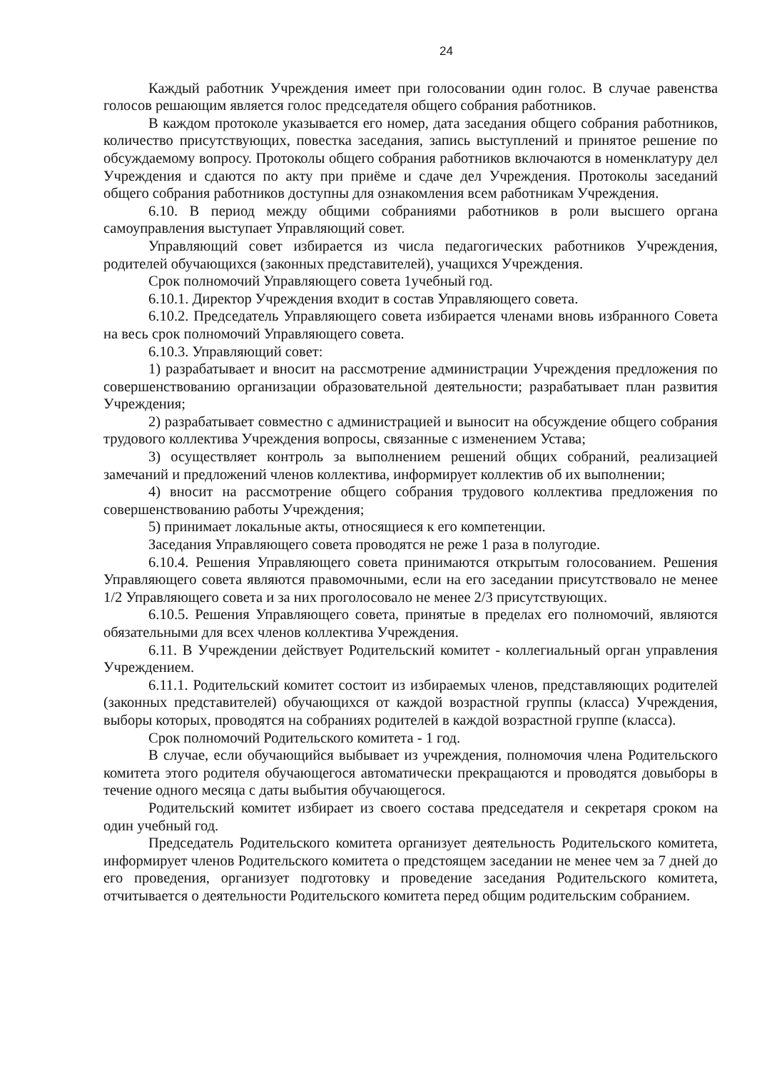24
Каждый работник Учреждения имеет при голосовании один голос. В случае равенства голосов решающим является голос председателя общего собрания работников.
В каждом протоколе указывается его номер, дата заседания общего собрания работников, количество присутствующих, повестка заседания, запись выступлений и принятое решение по обсуждаемому вопросу. Протоколы общего собрания работников включаются в номенклатуру дел Учреждения и сдаются по акту при приёме и сдаче дел Учреждения. Протоколы заседаний общего собрания работников доступны для ознакомления всем работникам Учреждения.
6.10. В период между общими собраниями работников в роли высшего органа самоуправления выступает Управляющий совет.
Управляющий совет избирается из числа педагогических работников Учреждения, родителей обучающихся (законных представителей), учащихся Учреждения.
Срок полномочий Управляющего совета 1учебный год.
6.10.1. Директор Учреждения входит в состав Управляющего совета.
6.10.2. Председатель Управляющего совета избирается членами вновь избранного Совета на весь срок полномочий Управляющего совета.
6.10.3. Управляющий совет:
1) разрабатывает и вносит на рассмотрение администрации Учреждения предложения по совершенствованию организации образовательной деятельности; разрабатывает план развития Учреждения;
2) разрабатывает совместно с администрацией и выносит на обсуждение общего собрания трудового коллектива Учреждения вопросы, связанные с изменением Устава;
3) осуществляет контроль за выполнением решений общих собраний, реализацией замечаний и предложений членов коллектива, информирует коллектив об их выполнении;
4) вносит на рассмотрение общего собрания трудового коллектива предложения по совершенствованию работы Учреждения;
5) принимает локальные акты, относящиеся к его компетенции.
Заседания Управляющего совета проводятся не реже 1 раза в полугодие.
6.10.4. Решения Управляющего совета принимаются открытым голосованием. Решения Управляющего совета являются правомочными, если на его заседании присутствовало не менее 1/2 Управляющего совета и за них проголосовало не менее 2/3 присутствующих.
6.10.5. Решения Управляющего совета, принятые в пределах его полномочий, являются обязательными для всех членов коллектива Учреждения.
6.11. В Учреждении действует Родительский комитет - коллегиальный орган управления Учреждением.
6.11.1. Родительский комитет состоит из избираемых членов, представляющих родителей (законных представителей) обучающихся от каждой возрастной группы (класса) Учреждения, выборы которых, проводятся на собраниях родителей в каждой возрастной группе (класса).
Срок полномочий Родительского комитета - 1 год.
В случае, если обучающийся выбывает из учреждения, полномочия члена Родительского комитета этого родителя обучающегося автоматически прекращаются и проводятся довыборы в течение одного месяца с даты выбытия обучающегося.
Родительский комитет избирает из своего состава председателя и секретаря сроком на один учебный год.
Председатель Родительского комитета организует деятельность Родительского комитета, информирует членов Родительского комитета о предстоящем заседании не менее чем за 7 дней до его проведения, организует подготовку и проведение заседания Родительского комитета, отчитывается о деятельности Родительского комитета перед общим родительским собранием.